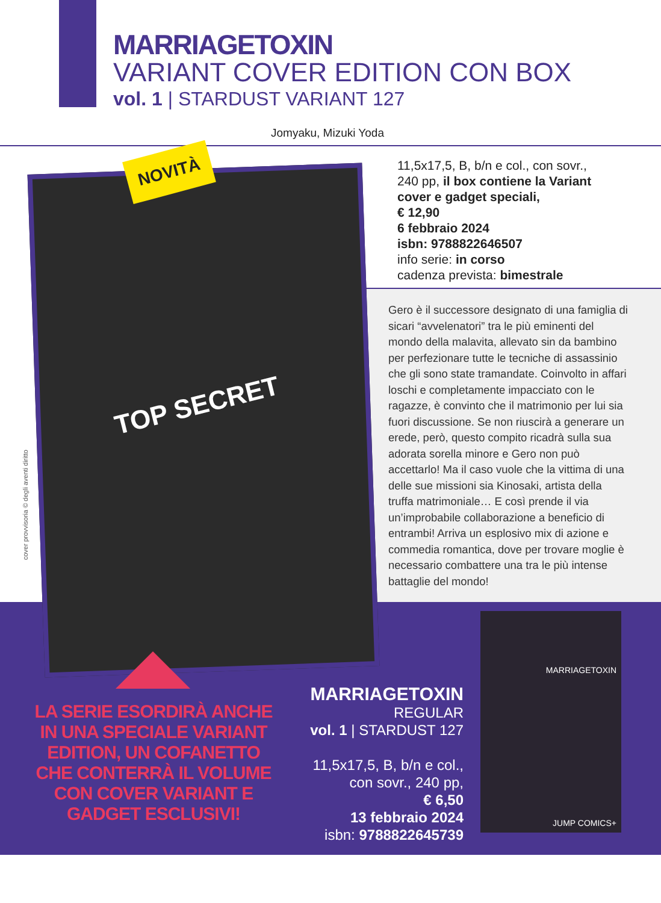MARRIAGETOXIN
VARIANT COVER EDITION CON BOX
vol. 1 | STARDUST VARIANT 127
Jomyaku, Mizuki Yoda
11,5x17,5, B, b/n e col., con sovr.,
240 pp, il box contiene la Variant
cover e gadget speciali,
€ 12,90
6 febbraio 2024
isbn: 9788822646507
info serie: in corso
cadenza prevista: bimestrale
Gero è il successore designato di una famiglia di sicari “avvelenatori” tra le più eminenti del mondo della malavita, allevato sin da bambino per perfezionare tutte le tecniche di assassinio che gli sono state tramandate. Coinvolto in affari loschi e completamente impacciato con le ragazze, è convinto che il matrimonio per lui sia fuori discussione. Se non riuscirà a generare un erede, però, questo compito ricadrà sulla sua adorata sorella minore e Gero non può accettarlo! Ma il caso vuole che la vittima di una delle sue missioni sia Kinosaki, artista della truffa matrimoniale… E così prende il via un’improbabile collaborazione a beneficio di entrambi! Arriva un esplosivo mix di azione e commedia romantica, dove per trovare moglie è necessario combattere una tra le più intense battaglie del mondo!
TOP SECRET
NOVITÀ
cover provvisoria © degli aventi diritto
LA SERIE ESORDIRÀ ANCHE IN UNA SPECIALE VARIANT EDITION, UN COFANETTO CHE CONTERRÀ IL VOLUME CON COVER VARIANT E GADGET ESCLUSIVI!
MARRIAGETOXIN
REGULAR
vol. 1 | STARDUST 127
11,5x17,5, B, b/n e col.,
con sovr., 240 pp,
€ 6,50
13 febbraio 2024
isbn: 9788822645739
MARRIAGETOXIN
JUMP COMICS+